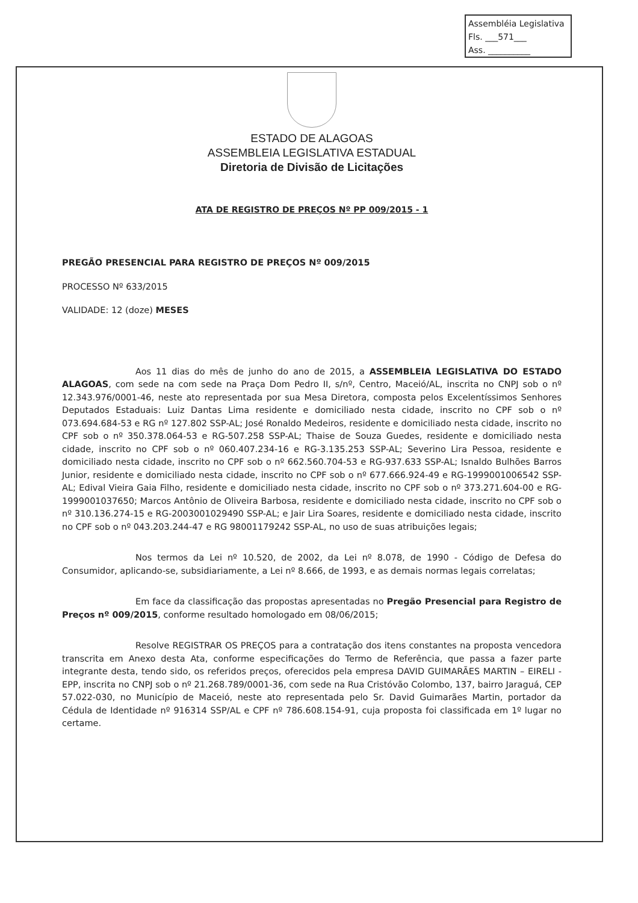Assembléia Legislativa
Fls. ___571___
Ass. __________
ESTADO DE ALAGOAS
ASSEMBLEIA LEGISLATIVA ESTADUAL
Diretoria de Divisão de Licitações
ATA DE REGISTRO DE PREÇOS Nº PP 009/2015 - 1
PREGÃO PRESENCIAL PARA REGISTRO DE PREÇOS Nº 009/2015
PROCESSO Nº 633/2015
VALIDADE: 12 (doze) MESES
Aos 11 dias do mês de junho do ano de 2015, a ASSEMBLEIA LEGISLATIVA DO ESTADO ALAGOAS, com sede na com sede na Praça Dom Pedro II, s/nº, Centro, Maceió/AL, inscrita no CNPJ sob o nº 12.343.976/0001-46, neste ato representada por sua Mesa Diretora, composta pelos Excelentíssimos Senhores Deputados Estaduais: Luiz Dantas Lima residente e domiciliado nesta cidade, inscrito no CPF sob o nº 073.694.684-53 e RG nº 127.802 SSP-AL; José Ronaldo Medeiros, residente e domiciliado nesta cidade, inscrito no CPF sob o nº 350.378.064-53 e RG-507.258 SSP-AL; Thaise de Souza Guedes, residente e domiciliado nesta cidade, inscrito no CPF sob o nº 060.407.234-16 e RG-3.135.253 SSP-AL; Severino Lira Pessoa, residente e domiciliado nesta cidade, inscrito no CPF sob o nº 662.560.704-53 e RG-937.633 SSP-AL; Isnaldo Bulhões Barros Junior, residente e domiciliado nesta cidade, inscrito no CPF sob o nº 677.666.924-49 e RG-1999001006542 SSP-AL; Edival Vieira Gaia Filho, residente e domiciliado nesta cidade, inscrito no CPF sob o nº 373.271.604-00 e RG-1999001037650; Marcos Antônio de Oliveira Barbosa, residente e domiciliado nesta cidade, inscrito no CPF sob o nº 310.136.274-15 e RG-2003001029490 SSP-AL; e Jair Lira Soares, residente e domiciliado nesta cidade, inscrito no CPF sob o nº 043.203.244-47 e RG 98001179242 SSP-AL, no uso de suas atribuições legais;
Nos termos da Lei nº 10.520, de 2002, da Lei nº 8.078, de 1990 - Código de Defesa do Consumidor, aplicando-se, subsidiariamente, a Lei nº 8.666, de 1993, e as demais normas legais correlatas;
Em face da classificação das propostas apresentadas no Pregão Presencial para Registro de Preços nº 009/2015, conforme resultado homologado em 08/06/2015;
Resolve REGISTRAR OS PREÇOS para a contratação dos itens constantes na proposta vencedora transcrita em Anexo desta Ata, conforme especificações do Termo de Referência, que passa a fazer parte integrante desta, tendo sido, os referidos preços, oferecidos pela empresa DAVID GUIMARÃES MARTIN – EIRELI - EPP, inscrita no CNPJ sob o nº 21.268.789/0001-36, com sede na Rua Cristóvão Colombo, 137, bairro Jaraguá, CEP 57.022-030, no Município de Maceió, neste ato representada pelo Sr. David Guimarães Martin, portador da Cédula de Identidade nº 916314 SSP/AL e CPF nº 786.608.154-91, cuja proposta foi classificada em 1º lugar no certame.